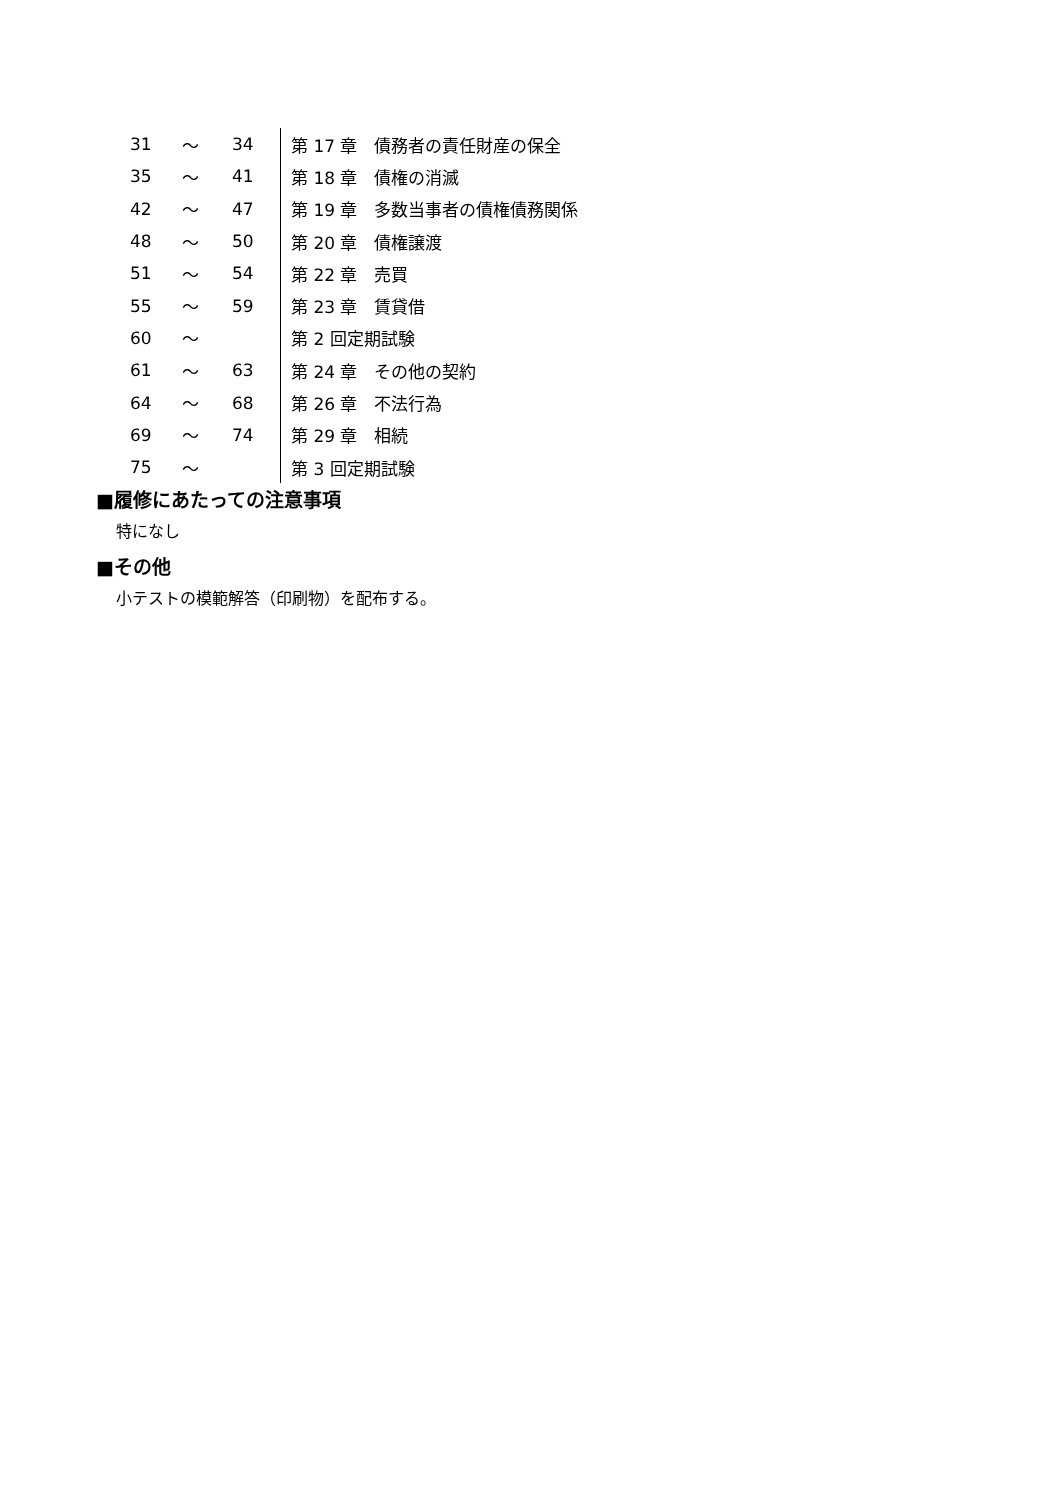| 31 | ～ | 34 | 第 17 章 債務者の責任財産の保全 |
| 35 | ～ | 41 | 第 18 章 債権の消滅 |
| 42 | ～ | 47 | 第 19 章 多数当事者の債権債務関係 |
| 48 | ～ | 50 | 第 20 章 債権譲渡 |
| 51 | ～ | 54 | 第 22 章 売買 |
| 55 | ～ | 59 | 第 23 章 賃貸借 |
| 60 | ～ | | 第 2 回定期試験 |
| 61 | ～ | 63 | 第 24 章 その他の契約 |
| 64 | ～ | 68 | 第 26 章 不法行為 |
| 69 | ～ | 74 | 第 29 章 相続 |
| 75 | ～ | | 第 3 回定期試験 |
■履修にあたっての注意事項
特になし
■その他
小テストの模範解答（印刷物）を配布する。